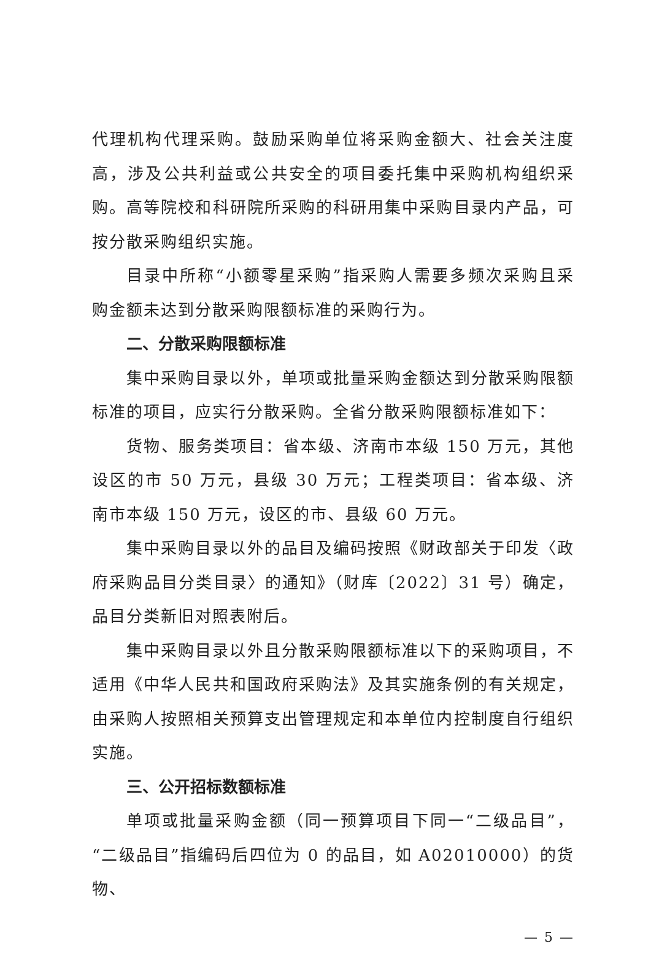代理机构代理采购。鼓励采购单位将采购金额大、社会关注度高，涉及公共利益或公共安全的项目委托集中采购机构组织采购。高等院校和科研院所采购的科研用集中采购目录内产品，可按分散采购组织实施。
目录中所称“小额零星采购”指采购人需要多频次采购且采购金额未达到分散采购限额标准的采购行为。
二、分散采购限额标准
集中采购目录以外，单项或批量采购金额达到分散采购限额标准的项目，应实行分散采购。全省分散采购限额标准如下：
货物、服务类项目：省本级、济南市本级 150 万元，其他设区的市 50 万元，县级 30 万元；工程类项目：省本级、济南市本级 150 万元，设区的市、县级 60 万元。
集中采购目录以外的品目及编码按照《财政部关于印发〈政府采购品目分类目录〉的通知》（财库〔2022〕31 号）确定，品目分类新旧对照表附后。
集中采购目录以外且分散采购限额标准以下的采购项目，不适用《中华人民共和国政府采购法》及其实施条例的有关规定，由采购人按照相关预算支出管理规定和本单位内控制度自行组织实施。
三、公开招标数额标准
单项或批量采购金额（同一预算项目下同一“二级品目”，“二级品目”指编码后四位为 0 的品目，如 A02010000）的货物、
— 5 —